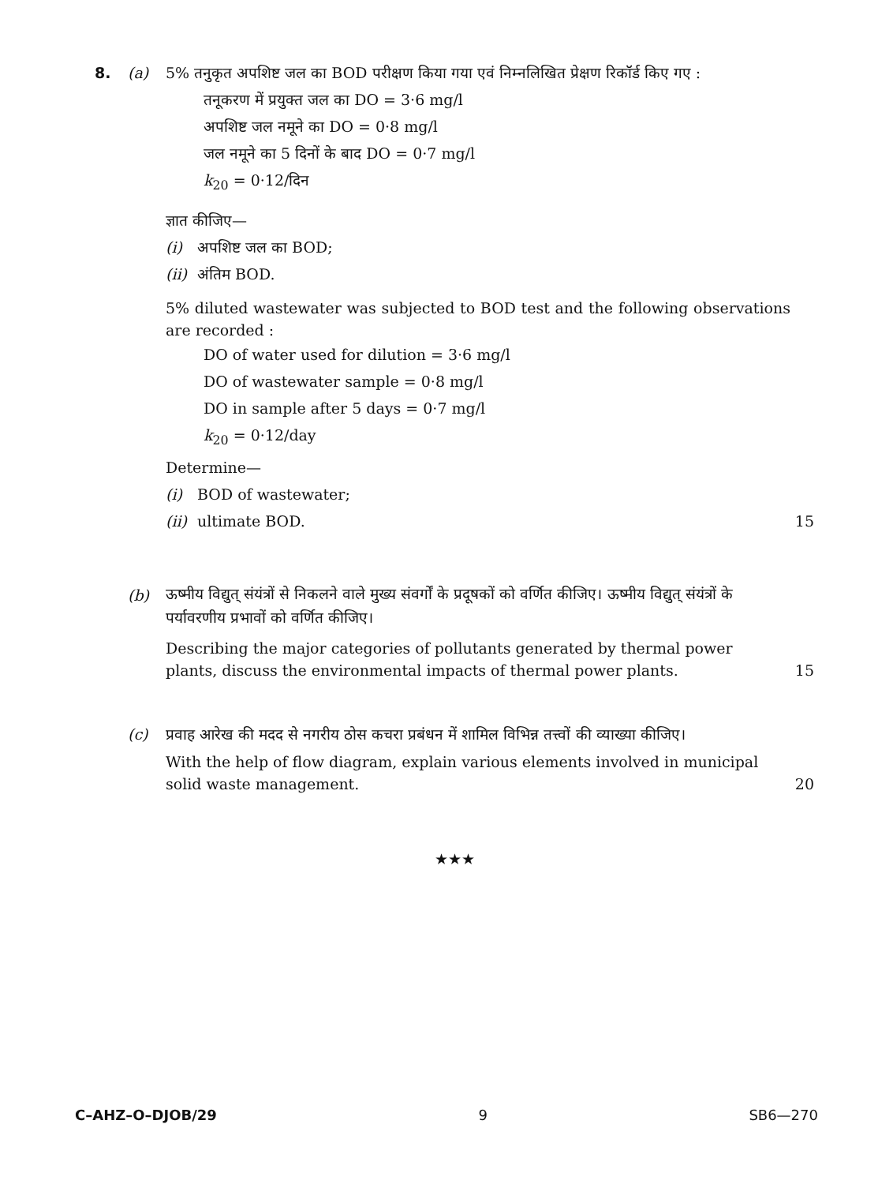8. (a) 5% तनुकृत अपशिष्ट जल का BOD परीक्षण किया गया एवं निम्नलिखित प्रेक्षण रिकॉर्ड किए गए :
तनूकरण में प्रयुक्त जल का DO = 3·6 mg/l
अपशिष्ट जल नमूने का DO = 0·8 mg/l
जल नमूने का 5 दिनों के बाद DO = 0·7 mg/l
k<sub>20</sub> = 0·12/दिन
ज्ञात कीजिए—
(i) अपशिष्ट जल का BOD;
(ii) अंतिम BOD.
5% diluted wastewater was subjected to BOD test and the following observations are recorded :
DO of water used for dilution = 3·6 mg/l
DO of wastewater sample = 0·8 mg/l
DO in sample after 5 days = 0·7 mg/l
k<sub>20</sub> = 0·12/day
Determine—
(i) BOD of wastewater;
(ii) ultimate BOD.
15
(b)
ऊष्मीय विद्युत् संयंत्रों से निकलने वाले मुख्य संवर्गों के प्रदूषकों को वर्णित कीजिए। ऊष्मीय विद्युत् संयंत्रों के पर्यावरणीय प्रभावों को वर्णित कीजिए।
Describing the major categories of pollutants generated by thermal power plants, discuss the environmental impacts of thermal power plants.
15
(c) प्रवाह आरेख की मदद से नगरीय ठोस कचरा प्रबंधन में शामिल विभिन्न तत्त्वों की व्याख्या कीजिए।
With the help of flow diagram, explain various elements involved in municipal solid waste management.
20
★★★
C–AHZ–O–DJOB/29 9 SB6—270